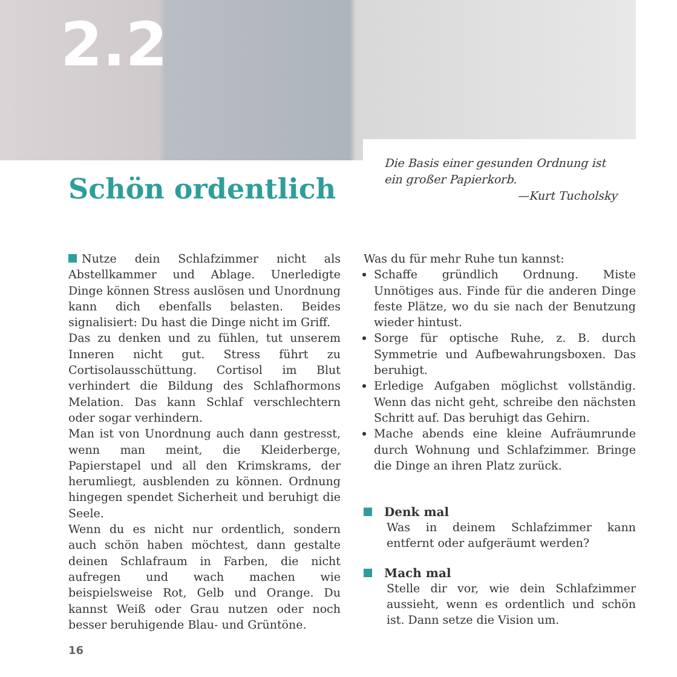2.2
Schön ordentlich
Die Basis einer gesunden Ordnung ist ein großer Papierkorb.
—Kurt Tucholsky
Nutze dein Schlafzimmer nicht als Abstellkammer und Ablage. Unerledigte Dinge können Stress auslösen und Unordnung kann dich ebenfalls belasten. Beides signalisiert: Du hast die Dinge nicht im Griff.
Das zu denken und zu fühlen, tut unserem Inneren nicht gut. Stress führt zu Cortisolausschüttung. Cortisol im Blut verhindert die Bildung des Schlafhormons Melation. Das kann Schlaf verschlechtern oder sogar verhindern.
Man ist von Unordnung auch dann gestresst, wenn man meint, die Kleiderberge, Papierstapel und all den Krimskrams, der herumliegt, ausblenden zu können. Ordnung hingegen spendet Sicherheit und beruhigt die Seele.
Wenn du es nicht nur ordentlich, sondern auch schön haben möchtest, dann gestalte deinen Schlafraum in Farben, die nicht aufregen und wach machen wie beispielsweise Rot, Gelb und Orange. Du kannst Weiß oder Grau nutzen oder noch besser beruhigende Blau- und Grüntöne.
Was du für mehr Ruhe tun kannst:
Schaffe gründlich Ordnung. Miste Unnötiges aus. Finde für die anderen Dinge feste Plätze, wo du sie nach der Benutzung wieder hintust.
Sorge für optische Ruhe, z. B. durch Symmetrie und Aufbewahrungsboxen. Das beruhigt.
Erledige Aufgaben möglichst vollständig. Wenn das nicht geht, schreibe den nächsten Schritt auf. Das beruhigt das Gehirn.
Mache abends eine kleine Aufräumrunde durch Wohnung und Schlafzimmer. Bringe die Dinge an ihren Platz zurück.
Denk mal
Was in deinem Schlafzimmer kann entfernt oder aufgeräumt werden?
Mach mal
Stelle dir vor, wie dein Schlafzimmer aussieht, wenn es ordentlich und schön ist. Dann setze die Vision um.
16